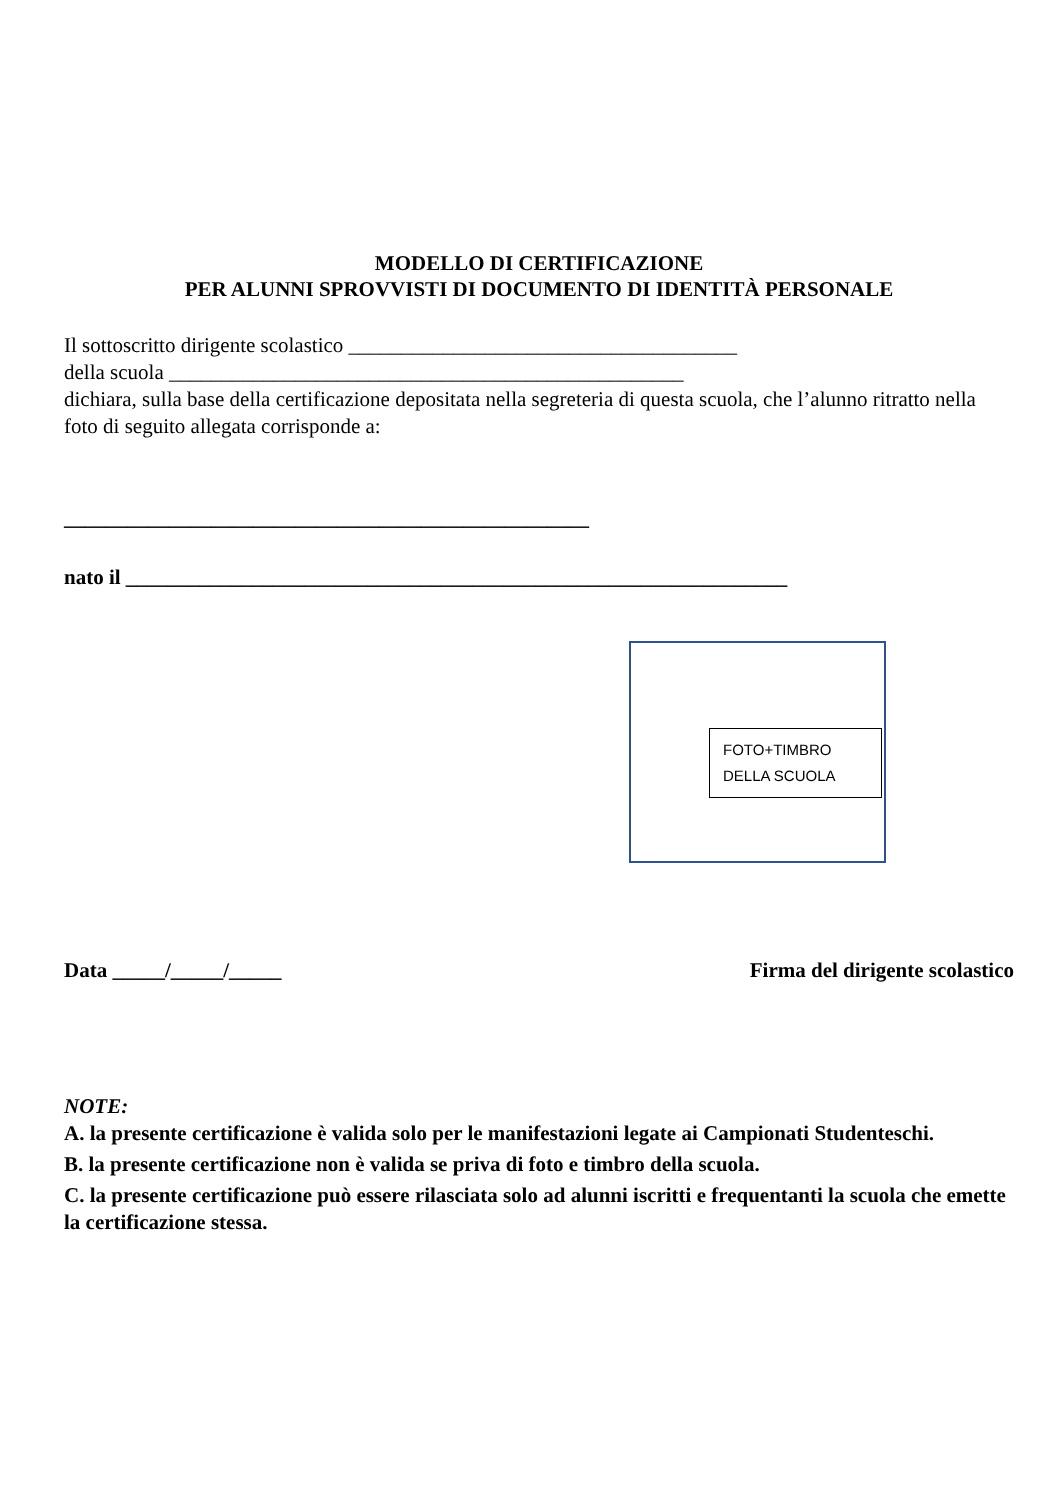MODELLO DI CERTIFICAZIONE
PER ALUNNI SPROVVISTI DI DOCUMENTO DI IDENTITÀ PERSONALE
Il sottoscritto dirigente scolastico _____________________________________
della scuola _________________________________________________
dichiara, sulla base della certificazione depositata nella segreteria di questa scuola, che l’alunno ritratto nella foto di seguito allegata corrisponde a:
__________________________________________________
nato il _______________________________________________________________
FOTO+TIMBRO
DELLA SCUOLA
Data _____/_____/_____ Firma del dirigente scolastico
NOTE:
A. la presente certificazione è valida solo per le manifestazioni legate ai Campionati Studenteschi.
B. la presente certificazione non è valida se priva di foto e timbro della scuola.
C. la presente certificazione può essere rilasciata solo ad alunni iscritti e frequentanti la scuola che emette la certificazione stessa.